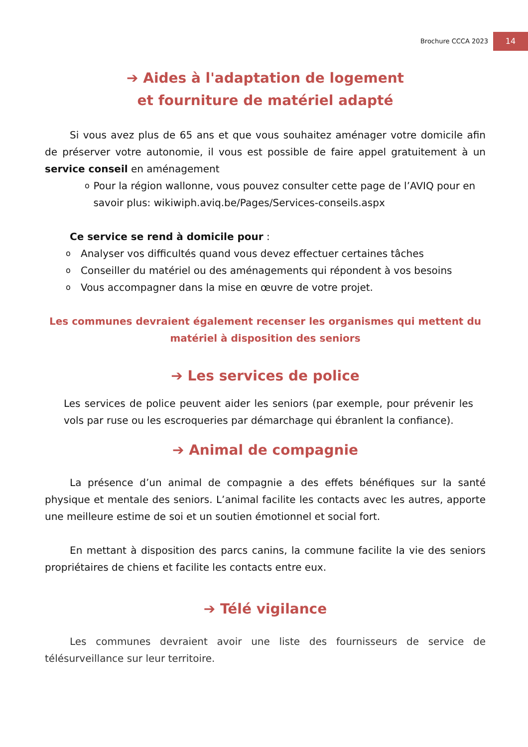Brochure CCCA 2023 14
➔ Aides à l'adaptation de logement
et fourniture de matériel adapté
Si vous avez plus de 65 ans et que vous souhaitez aménager votre domicile afin de préserver votre autonomie, il vous est possible de faire appel gratuitement à un service conseil en aménagement
o Pour la région wallonne, vous pouvez consulter cette page de l’AVIQ pour en savoir plus: wikiwiph.aviq.be/Pages/Services-conseils.aspx
Ce service se rend à domicile pour :
o Analyser vos difficultés quand vous devez effectuer certaines tâches
o Conseiller du matériel ou des aménagements qui répondent à vos besoins
o Vous accompagner dans la mise en œuvre de votre projet.
Les communes devraient également recenser les organismes qui mettent du matériel à disposition des seniors
➔ Les services de police
Les services de police peuvent aider les seniors (par exemple, pour prévenir les vols par ruse ou les escroqueries par démarchage qui ébranlent la confiance).
➔ Animal de compagnie
La présence d’un animal de compagnie a des effets bénéfiques sur la santé physique et mentale des seniors. L’animal facilite les contacts avec les autres, apporte une meilleure estime de soi et un soutien émotionnel et social fort.
En mettant à disposition des parcs canins, la commune facilite la vie des seniors propriétaires de chiens et facilite les contacts entre eux.
➔ Télé vigilance
Les communes devraient avoir une liste des fournisseurs de service de télésurveillance sur leur territoire.